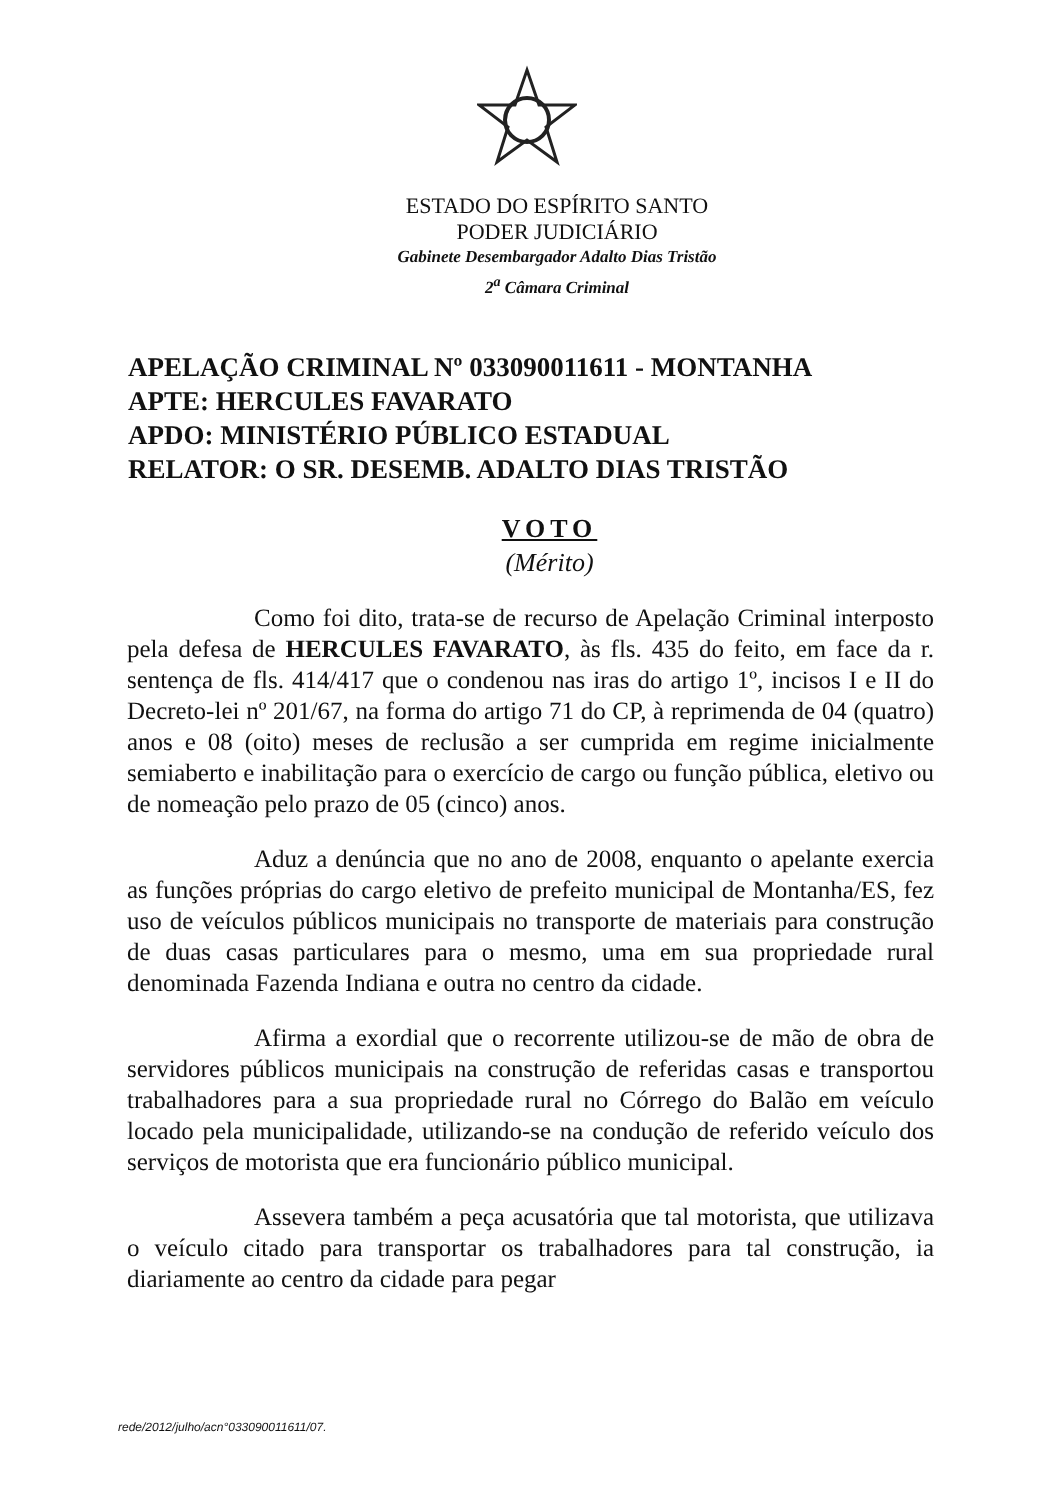ESTADO DO ESPÍRITO SANTO
PODER JUDICIÁRIO
Gabinete Desembargador Adalto Dias Tristão
2<sup>a</sup> Câmara Criminal
APELAÇÃO CRIMINAL Nº 033090011611 - MONTANHA
APTE: HERCULES FAVARATO
APDO: MINISTÉRIO PÚBLICO ESTADUAL
RELATOR: O SR. DESEMB. ADALTO DIAS TRISTÃO
VOTO
(Mérito)
Como foi dito, trata-se de recurso de Apelação Criminal interposto pela defesa de HERCULES FAVARATO, às fls. 435 do feito, em face da r. sentença de fls. 414/417 que o condenou nas iras do artigo 1º, incisos I e II do Decreto-lei nº 201/67, na forma do artigo 71 do CP, à reprimenda de 04 (quatro) anos e 08 (oito) meses de reclusão a ser cumprida em regime inicialmente semiaberto e inabilitação para o exercício de cargo ou função pública, eletivo ou de nomeação pelo prazo de 05 (cinco) anos.
Aduz a denúncia que no ano de 2008, enquanto o apelante exercia as funções próprias do cargo eletivo de prefeito municipal de Montanha/ES, fez uso de veículos públicos municipais no transporte de materiais para construção de duas casas particulares para o mesmo, uma em sua propriedade rural denominada Fazenda Indiana e outra no centro da cidade.
Afirma a exordial que o recorrente utilizou-se de mão de obra de servidores públicos municipais na construção de referidas casas e transportou trabalhadores para a sua propriedade rural no Córrego do Balão em veículo locado pela municipalidade, utilizando-se na condução de referido veículo dos serviços de motorista que era funcionário público municipal.
Assevera também a peça acusatória que tal motorista, que utilizava o veículo citado para transportar os trabalhadores para tal construção, ia diariamente ao centro da cidade para pegar
rede/2012/julho/acn°033090011611/07.